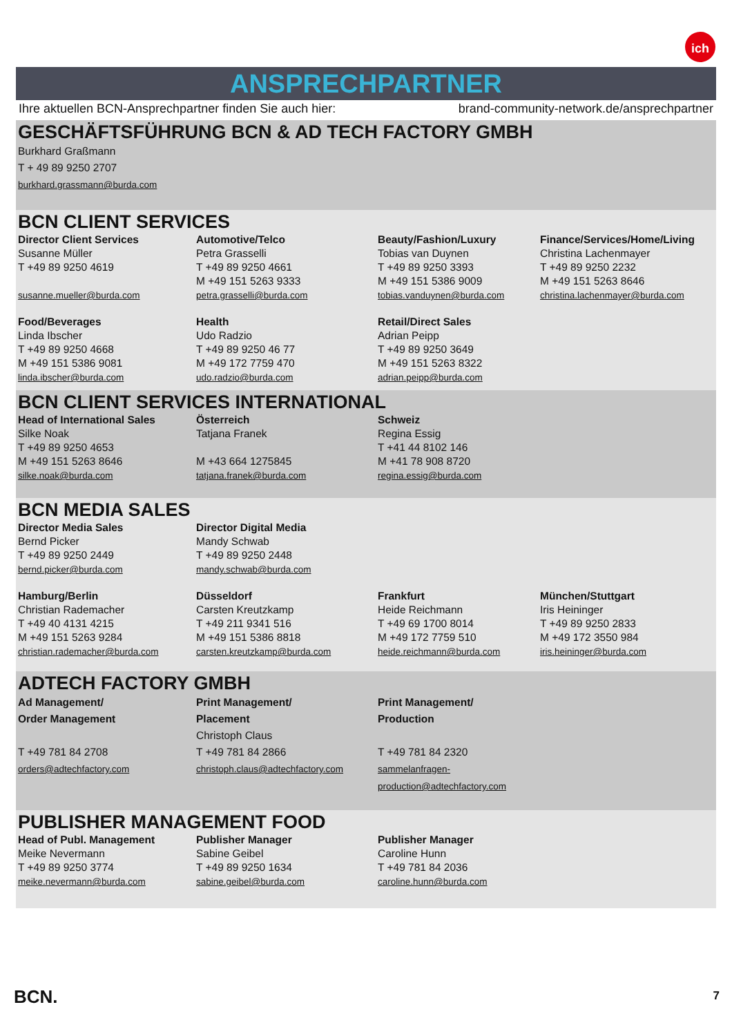ich
ANSPRECHPARTNER
Ihre aktuellen BCN-Ansprechpartner finden Sie auch hier: brand-community-network.de/ansprechpartner
GESCHÄFTSFÜHRUNG BCN & AD TECH FACTORY GMBH
Burkhard Graßmann
T + 49 89 9250 2707
burkhard.grassmann@burda.com
BCN CLIENT SERVICES
| Director Client Services | Automotive/Telco | Beauty/Fashion/Luxury | Finance/Services/Home/Living |
| Susanne Müller T +49 89 9250 4619 susanne.mueller@burda.com | Petra Grasselli T +49 89 9250 4661 M +49 151 5263 9333 petra.grasselli@burda.com | Tobias van Duynen T +49 89 9250 3393 M +49 151 5386 9009 tobias.vanduynen@burda.com | Christina Lachenmayer T +49 89 9250 2232 M +49 151 5263 8646 christina.lachenmayer@burda.com |
| Food/Beverages Linda Ibscher T +49 89 9250 4668 M +49 151 5386 9081 linda.ibscher@burda.com | Health Udo Radzio T +49 89 9250 46 77 M +49 172 7759 470 udo.radzio@burda.com | Retail/Direct Sales Adrian Peipp T +49 89 9250 3649 M +49 151 5263 8322 adrian.peipp@burda.com | |
BCN CLIENT SERVICES INTERNATIONAL
| Head of International Sales Silke Noak T +49 89 9250 4653 M +49 151 5263 8646 silke.noak@burda.com | Österreich Tatjana Franek M +43 664 1275845 tatjana.franek@burda.com | Schweiz Regina Essig T +41 44 8102 146 M +41 78 908 8720 regina.essig@burda.com | |
BCN MEDIA SALES
| Director Media Sales Bernd Picker T +49 89 9250 2449 bernd.picker@burda.com | Director Digital Media Mandy Schwab T +49 89 9250 2448 mandy.schwab@burda.com | | |
| Hamburg/Berlin Christian Rademacher T +49 40 4131 4215 M +49 151 5263 9284 christian.rademacher@burda.com | Düsseldorf Carsten Kreutzkamp T +49 211 9341 516 M +49 151 5386 8818 carsten.kreutzkamp@burda.com | Frankfurt Heide Reichmann T +49 69 1700 8014 M +49 172 7759 510 heide.reichmann@burda.com | München/Stuttgart Iris Heininger T +49 89 9250 2833 M +49 172 3550 984 iris.heininger@burda.com |
ADTECH FACTORY GMBH
| Ad Management/ Order Management T +49 781 84 2708 orders@adtechfactory.com | Print Management/ Placement Christoph Claus T +49 781 84 2866 christoph.claus@adtechfactory.com | Print Management/ Production T +49 781 84 2320 sammelanfragen- production@adtechfactory.com | |
PUBLISHER MANAGEMENT FOOD
| Head of Publ. Management Meike Nevermann T +49 89 9250 3774 meike.nevermann@burda.com | Publisher Manager Sabine Geibel T +49 89 9250 1634 sabine.geibel@burda.com | Publisher Manager Caroline Hunn T +49 781 84 2036 caroline.hunn@burda.com | |
BCN. 7